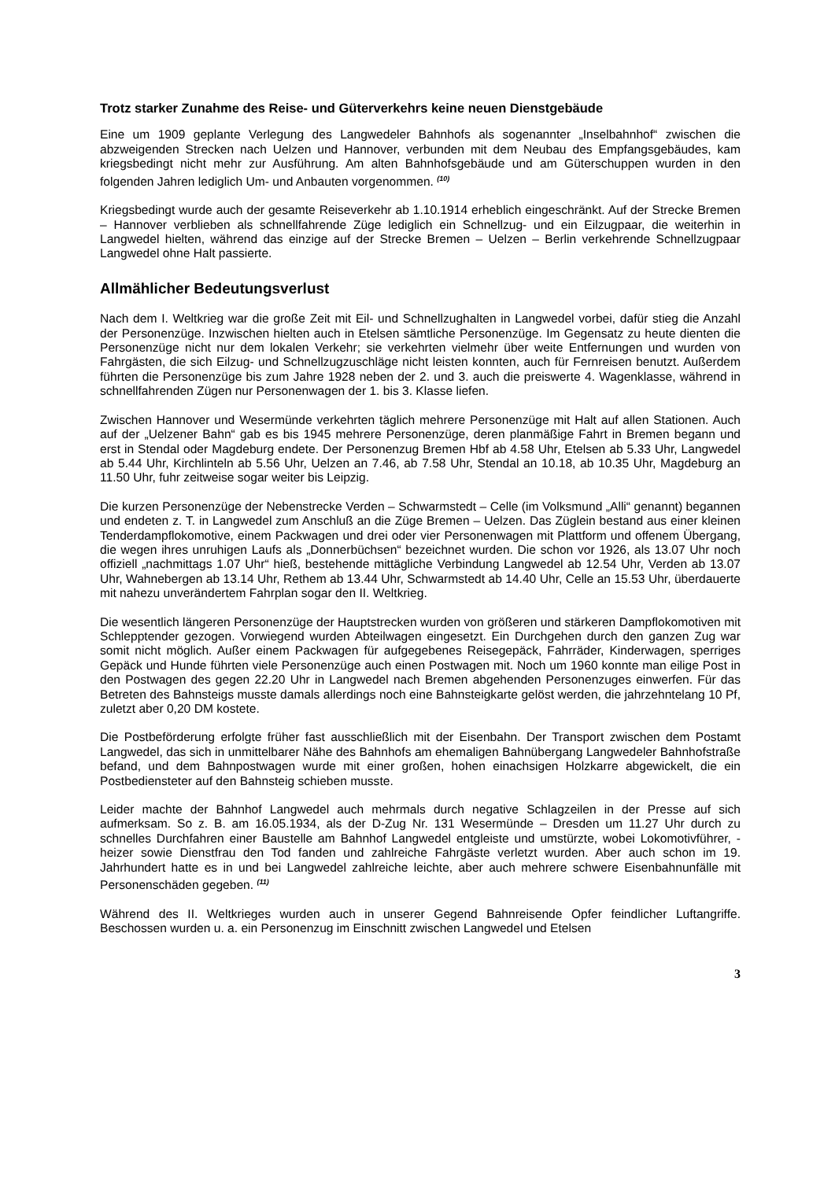Trotz starker Zunahme des Reise- und Güterverkehrs keine neuen Dienstgebäude
Eine um 1909 geplante Verlegung des Langwedeler Bahnhofs als sogenannter „Inselbahnhof“ zwischen die abzweigenden Strecken nach Uelzen und Hannover, verbunden mit dem Neubau des Empfangsgebäudes, kam kriegsbedingt nicht mehr zur Ausführung. Am alten Bahnhofsgebäude und am Güterschuppen wurden in den folgenden Jahren lediglich Um- und Anbauten vorgenommen. <sup>(10)</sup>
Kriegsbedingt wurde auch der gesamte Reiseverkehr ab 1.10.1914 erheblich eingeschränkt. Auf der Strecke Bremen – Hannover verblieben als schnellfahrende Züge lediglich ein Schnellzug- und ein Eilzugpaar, die weiterhin in Langwedel hielten, während das einzige auf der Strecke Bremen – Uelzen – Berlin verkehrende Schnellzugpaar Langwedel ohne Halt passierte.
Allmählicher Bedeutungsverlust
Nach dem I. Weltkrieg war die große Zeit mit Eil- und Schnellzughalten in Langwedel vorbei, dafür stieg die Anzahl der Personenzüge. Inzwischen hielten auch in Etelsen sämtliche Personenzüge. Im Gegensatz zu heute dienten die Personenzüge nicht nur dem lokalen Verkehr; sie verkehrten vielmehr über weite Entfernungen und wurden von Fahrgästen, die sich Eilzug- und Schnellzugzuschläge nicht leisten konnten, auch für Fernreisen benutzt. Außerdem führten die Personenzüge bis zum Jahre 1928 neben der 2. und 3. auch die preiswerte 4. Wagenklasse, während in schnellfahrenden Zügen nur Personenwagen der 1. bis 3. Klasse liefen.
Zwischen Hannover und Wesermünde verkehrten täglich mehrere Personenzüge mit Halt auf allen Stationen. Auch auf der „Uelzener Bahn“ gab es bis 1945 mehrere Personenzüge, deren planmäßige Fahrt in Bremen begann und erst in Stendal oder Magdeburg endete. Der Personenzug Bremen Hbf ab 4.58 Uhr, Etelsen ab 5.33 Uhr, Langwedel ab 5.44 Uhr, Kirchlinteln ab 5.56 Uhr, Uelzen an 7.46, ab 7.58 Uhr, Stendal an 10.18, ab 10.35 Uhr, Magdeburg an 11.50 Uhr, fuhr zeitweise sogar weiter bis Leipzig.
Die kurzen Personenzüge der Nebenstrecke Verden – Schwarmstedt – Celle (im Volksmund „Alli“ genannt) begannen und endeten z. T. in Langwedel zum Anschluß an die Züge Bremen – Uelzen. Das Züglein bestand aus einer kleinen Tenderdampflokomotive, einem Packwagen und drei oder vier Personenwagen mit Plattform und offenem Übergang, die wegen ihres unruhigen Laufs als „Donnerbüchsen“ bezeichnet wurden. Die schon vor 1926, als 13.07 Uhr noch offiziell „nachmittags 1.07 Uhr“ hieß, bestehende mittägliche Verbindung Langwedel ab 12.54 Uhr, Verden ab 13.07 Uhr, Wahnebergen ab 13.14 Uhr, Rethem ab 13.44 Uhr, Schwarmstedt ab 14.40 Uhr, Celle an 15.53 Uhr, überdauerte mit nahezu unverändertem Fahrplan sogar den II. Weltkrieg.
Die wesentlich längeren Personenzüge der Hauptstrecken wurden von größeren und stärkeren Dampflokomotiven mit Schlepptender gezogen. Vorwiegend wurden Abteilwagen eingesetzt. Ein Durchgehen durch den ganzen Zug war somit nicht möglich. Außer einem Packwagen für aufgegebenes Reisegepäck, Fahrräder, Kinderwagen, sperriges Gepäck und Hunde führten viele Personenzüge auch einen Postwagen mit. Noch um 1960 konnte man eilige Post in den Postwagen des gegen 22.20 Uhr in Langwedel nach Bremen abgehenden Personenzuges einwerfen. Für das Betreten des Bahnsteigs musste damals allerdings noch eine Bahnsteigkarte gelöst werden, die jahrzehntelang 10 Pf, zuletzt aber 0,20 DM kostete.
Die Postbeförderung erfolgte früher fast ausschließlich mit der Eisenbahn. Der Transport zwischen dem Postamt Langwedel, das sich in unmittelbarer Nähe des Bahnhofs am ehemaligen Bahnübergang Langwedeler Bahnhofstraße befand, und dem Bahnpostwagen wurde mit einer großen, hohen einachsigen Holzkarre abgewickelt, die ein Postbediensteter auf den Bahnsteig schieben musste.
Leider machte der Bahnhof Langwedel auch mehrmals durch negative Schlagzeilen in der Presse auf sich aufmerksam. So z. B. am 16.05.1934, als der D-Zug Nr. 131 Wesermünde – Dresden um 11.27 Uhr durch zu schnelles Durchfahren einer Baustelle am Bahnhof Langwedel entgleiste und umstürzte, wobei Lokomotivführer, -heizer sowie Dienstfrau den Tod fanden und zahlreiche Fahrgäste verletzt wurden. Aber auch schon im 19. Jahrhundert hatte es in und bei Langwedel zahlreiche leichte, aber auch mehrere schwere Eisenbahnunfälle mit Personenschäden gegeben. <sup>(11)</sup>
Während des II. Weltkrieges wurden auch in unserer Gegend Bahnreisende Opfer feindlicher Luftangriffe. Beschossen wurden u. a. ein Personenzug im Einschnitt zwischen Langwedel und Etelsen
3